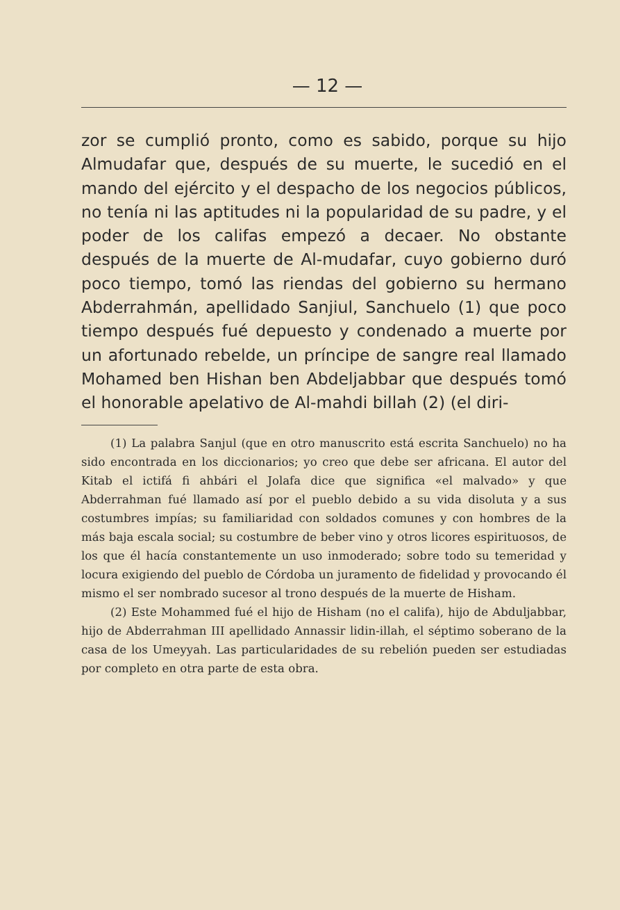— 12 —
zor se cumplió pronto, como es sabido, porque su hijo Almudafar que, después de su muerte, le sucedió en el mando del ejército y el despacho de los negocios públicos, no tenía ni las aptitudes ni la popularidad de su padre, y el poder de los califas empezó a decaer. No obstante después de la muerte de Al-mudafar, cuyo gobierno duró poco tiempo, tomó las riendas del gobierno su hermano Abderrahmán, apellidado Sanjiul, Sanchuelo (1) que poco tiempo después fué depuesto y condenado a muerte por un afortunado rebelde, un príncipe de sangre real llamado Mohamed ben Hishan ben Abdeljabbar que después tomó el honorable apelativo de Al-mahdi billah (2) (el diri-
(1) La palabra Sanjul (que en otro manuscrito está escrita Sanchuelo) no ha sido encontrada en los diccionarios; yo creo que debe ser africana. El autor del Kitab el ictifá fi ahbári el Jolafa dice que significa «el malvado» y que Abderrahman fué llamado así por el pueblo debido a su vida disoluta y a sus costumbres impías; su familiaridad con soldados comunes y con hombres de la más baja escala social; su costumbre de beber vino y otros licores espirituosos, de los que él hacía constantemente un uso inmoderado; sobre todo su temeridad y locura exigiendo del pueblo de Córdoba un juramento de fidelidad y provocando él mismo el ser nombrado sucesor al trono después de la muerte de Hisham.
(2) Este Mohammed fué el hijo de Hisham (no el califa), hijo de Abduljabbar, hijo de Abderrahman III apellidado Annassir lidin-illah, el séptimo soberano de la casa de los Umeyyah. Las particularidades de su rebelión pueden ser estudiadas por completo en otra parte de esta obra.